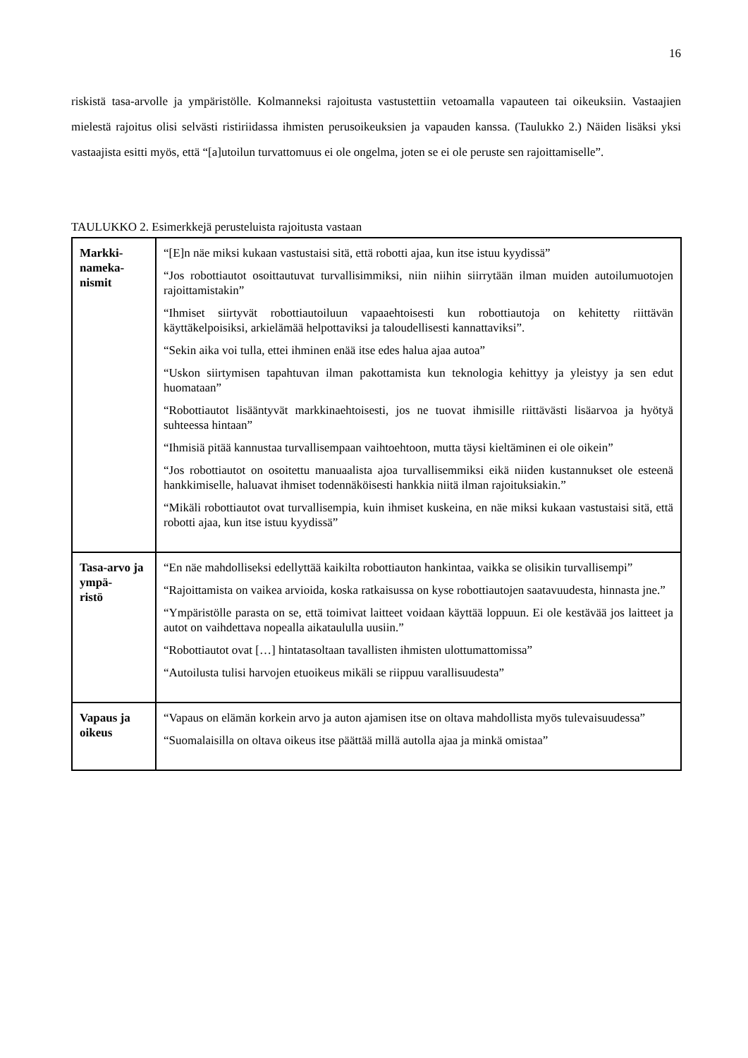16
riskistä tasa-arvolle ja ympäristölle. Kolmanneksi rajoitusta vastustettiin vetoamalla vapauteen tai oikeuksiin. Vastaajien mielestä rajoitus olisi selvästi ristiriidassa ihmisten perusoikeuksien ja vapauden kanssa. (Taulukko 2.) Näiden lisäksi yksi vastaajista esitti myös, että “[a]utoilun turvattomuus ei ole ongelma, joten se ei ole peruste sen rajoittamiselle”.
TAULUKKO 2. Esimerkkejä perusteluista rajoitusta vastaan
| Markki- nameka- nismit | “[E]n näe miksi kukaan vastustaisi sitä, että robotti ajaa, kun itse istuu kyydissä” “Jos robottiautot osoittautuvat turvallisimmiksi, niin niihin siirrytään ilman muiden autoilumuotojen rajoittamistakin” “Ihmiset siirtyvät robottiautoiluun vapaaehtoisesti kun robottiautoja on kehitetty riittävän käyttäkelpoisiksi, arkielämää helpottaviksi ja taloudellisesti kannattaviksi”. “Sekin aika voi tulla, ettei ihminen enää itse edes halua ajaa autoa” “Uskon siirtymisen tapahtuvan ilman pakottamista kun teknologia kehittyy ja yleistyy ja sen edut huomataan” “Robottiautot lisääntyvät markkinaehtoisesti, jos ne tuovat ihmisille riittävästi lisäarvoa ja hyötyä suhteessa hintaan” “Ihmisiä pitää kannustaa turvallisempaan vaihtoehtoon, mutta täysi kieltäminen ei ole oikein” “Jos robottiautot on osoitettu manuaalista ajoa turvallisemmiksi eikä niiden kustannukset ole esteenä hankkimiselle, haluavat ihmiset todennäköisesti hankkia niitä ilman rajoituksiakin.” “Mikäli robottiautot ovat turvallisempia, kuin ihmiset kuskeina, en näe miksi kukaan vastustaisi sitä, että robotti ajaa, kun itse istuu kyydissä” |
| Tasa-arvo ja ympä- ristö | “En näe mahdolliseksi edellyttää kaikilta robottiauton hankintaa, vaikka se olisikin turvallisempi” “Rajoittamista on vaikea arvioida, koska ratkaisussa on kyse robottiautojen saatavuudesta, hinnasta jne.” “Ympäristölle parasta on se, että toimivat laitteet voidaan käyttää loppuun. Ei ole kestävää jos laitteet ja autot on vaihdettava nopealla aikataululla uusiin.” “Robottiautot ovat […] hintatasoltaan tavallisten ihmisten ulottumattomissa” “Autoilusta tulisi harvojen etuoikeus mikäli se riippuu varallisuudesta” |
| Vapaus ja oikeus | “Vapaus on elämän korkein arvo ja auton ajamisen itse on oltava mahdollista myös tulevaisuudessa” “Suomalaisilla on oltava oikeus itse päättää millä autolla ajaa ja minkä omistaa” |